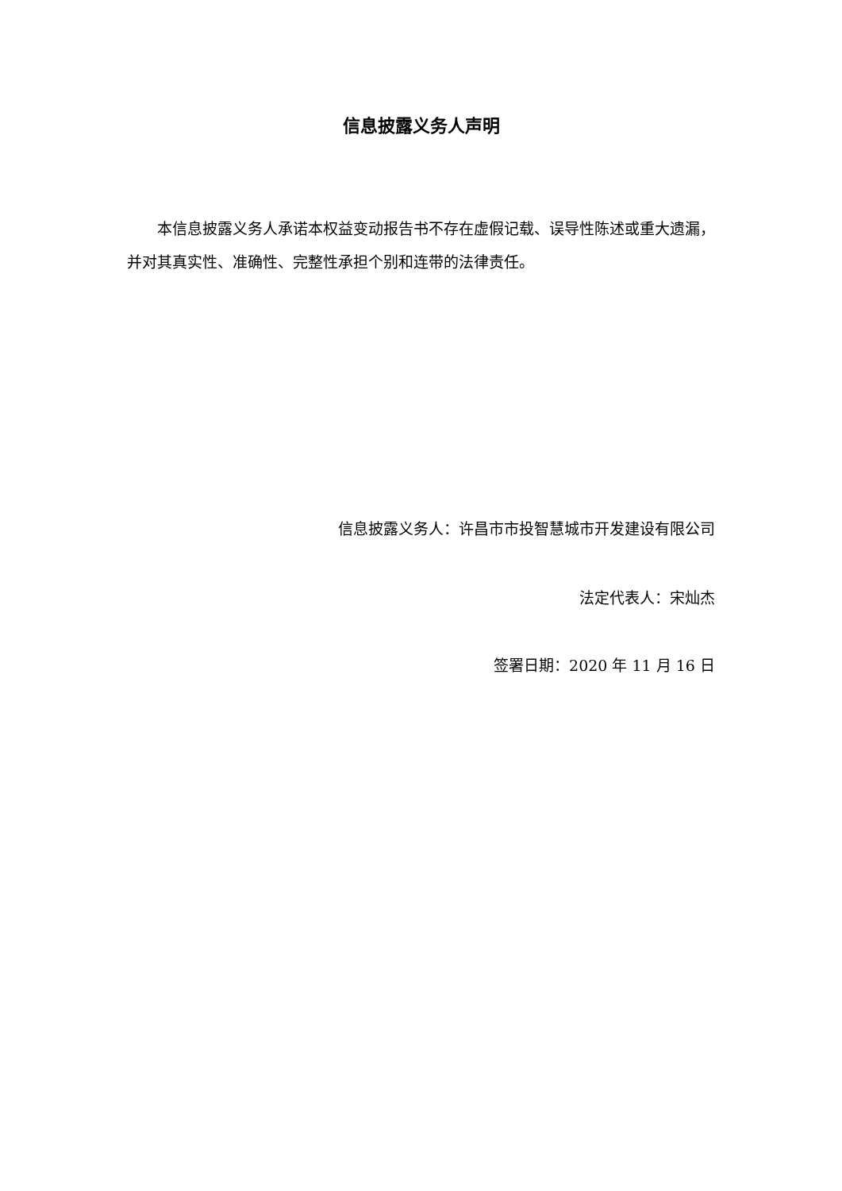信息披露义务人声明
本信息披露义务人承诺本权益变动报告书不存在虚假记载、误导性陈述或重大遗漏，并对其真实性、准确性、完整性承担个别和连带的法律责任。
信息披露义务人：许昌市市投智慧城市开发建设有限公司
法定代表人：宋灿杰
签署日期：2020 年 11 月 16 日